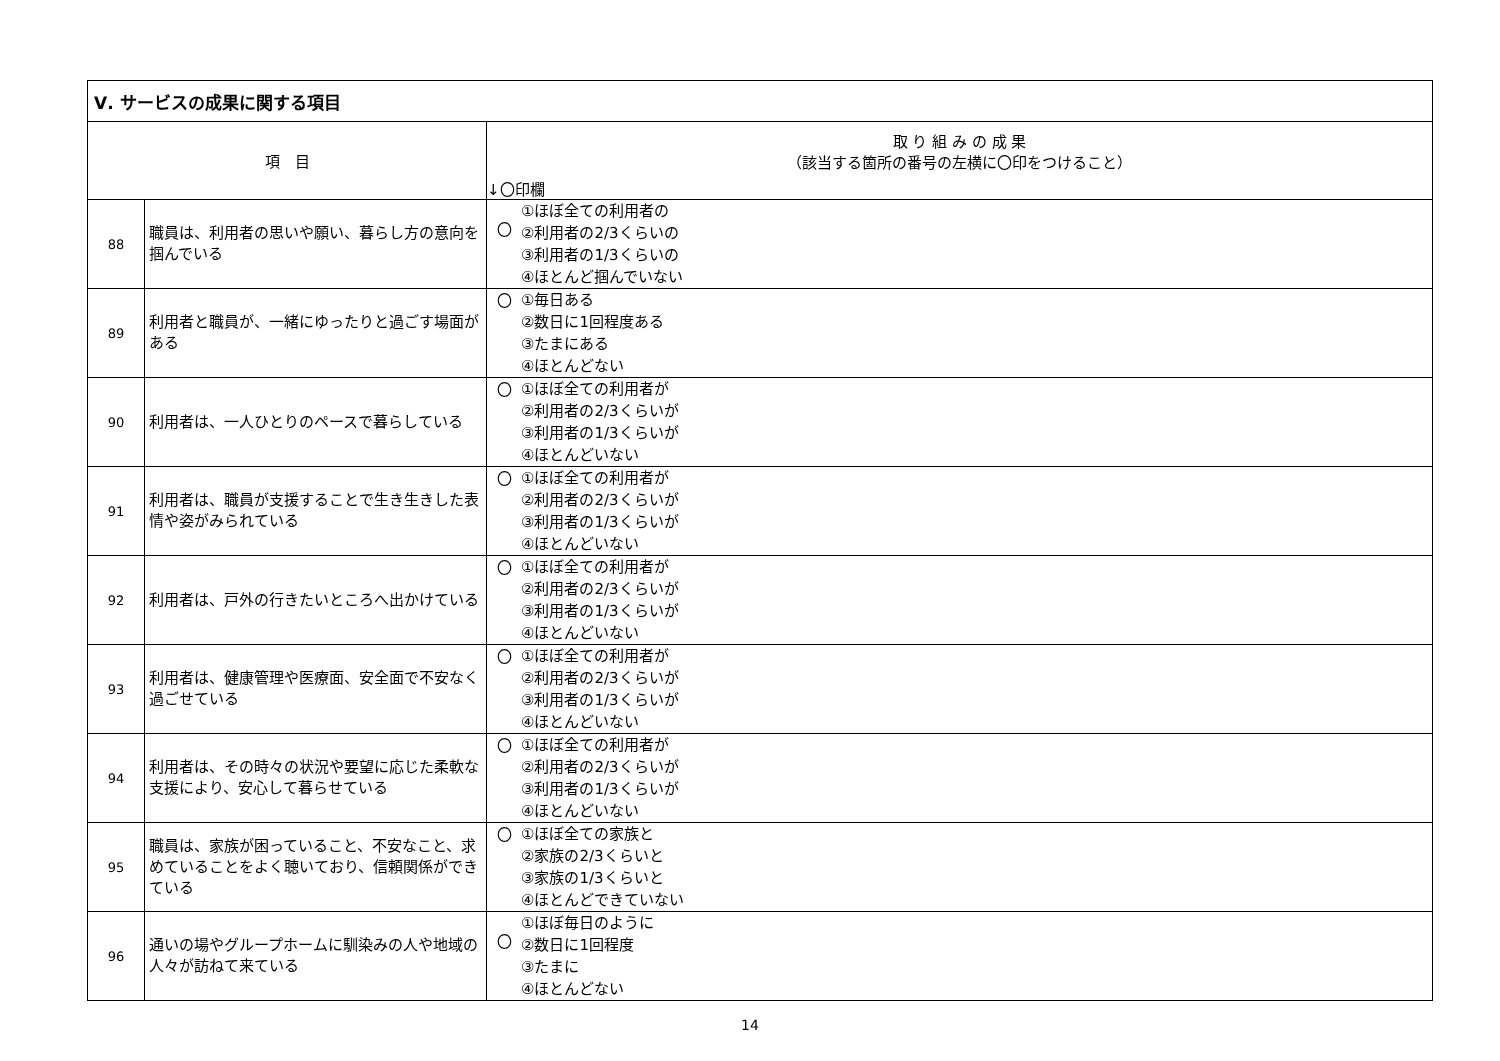| Ⅴ. サービスの成果に関する項目 | | | |
| --- | --- | --- | --- |
| 項 目 | | 取 り 組 み の 成 果 （該当する箇所の番号の左横に〇印をつけること） ↓〇印欄 | |
| 88 | 職員は、利用者の思いや願い、暮らし方の意向を掴んでいる | 〇 | ①ほぼ全ての利用者の ②利用者の2/3くらいの ③利用者の1/3くらいの ④ほとんど掴んでいない |
| 89 | 利用者と職員が、一緒にゆったりと過ごす場面がある | 〇 | ①毎日ある ②数日に1回程度ある ③たまにある ④ほとんどない |
| 90 | 利用者は、一人ひとりのペースで暮らしている | 〇 | ①ほぼ全ての利用者が ②利用者の2/3くらいが ③利用者の1/3くらいが ④ほとんどいない |
| 91 | 利用者は、職員が支援することで生き生きした表情や姿がみられている | 〇 | ①ほぼ全ての利用者が ②利用者の2/3くらいが ③利用者の1/3くらいが ④ほとんどいない |
| 92 | 利用者は、戸外の行きたいところへ出かけている | 〇 | ①ほぼ全ての利用者が ②利用者の2/3くらいが ③利用者の1/3くらいが ④ほとんどいない |
| 93 | 利用者は、健康管理や医療面、安全面で不安なく過ごせている | 〇 | ①ほぼ全ての利用者が ②利用者の2/3くらいが ③利用者の1/3くらいが ④ほとんどいない |
| 94 | 利用者は、その時々の状況や要望に応じた柔軟な支援により、安心して暮らせている | 〇 | ①ほぼ全ての利用者が ②利用者の2/3くらいが ③利用者の1/3くらいが ④ほとんどいない |
| 95 | 職員は、家族が困っていること、不安なこと、求めていることをよく聴いており、信頼関係ができている | 〇 | ①ほぼ全ての家族と ②家族の2/3くらいと ③家族の1/3くらいと ④ほとんどできていない |
| 96 | 通いの場やグループホームに馴染みの人や地域の人々が訪ねて来ている | 〇 | ①ほぼ毎日のように ②数日に1回程度 ③たまに ④ほとんどない |
14